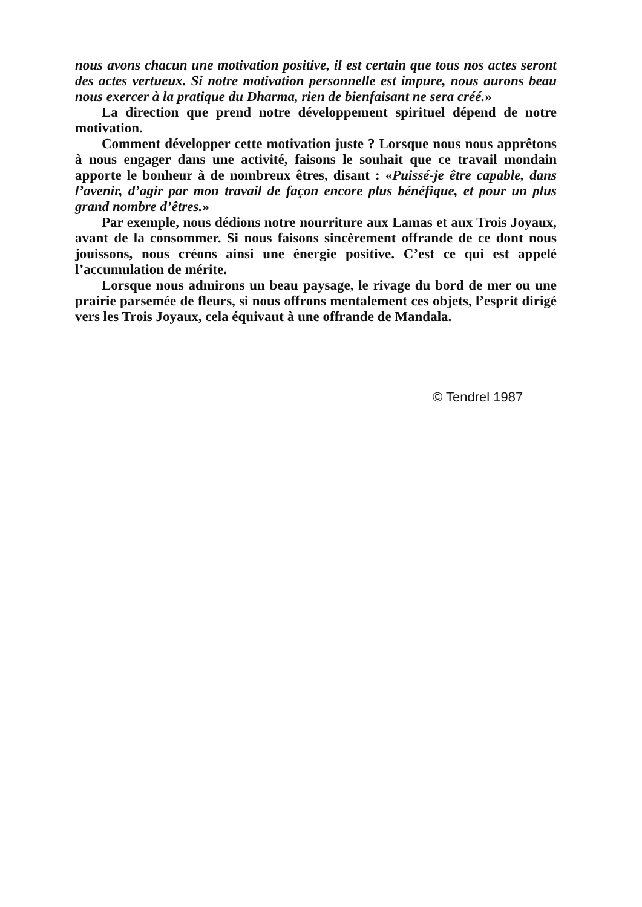nous avons chacun une motivation positive, il est certain que tous nos actes seront des actes vertueux. Si notre motivation personnelle est impure, nous aurons beau nous exercer à la pratique du Dharma, rien de bienfaisant ne sera créé.»
La direction que prend notre développement spirituel dépend de notre motivation.
Comment développer cette motivation juste ? Lorsque nous nous apprêtons à nous engager dans une activité, faisons le souhait que ce travail mondain apporte le bonheur à de nombreux êtres, disant : «Puissé-je être capable, dans l’avenir, d’agir par mon travail de façon encore plus bénéfique, et pour un plus grand nombre d’êtres.»
Par exemple, nous dédions notre nourriture aux Lamas et aux Trois Joyaux, avant de la consommer. Si nous faisons sincèrement offrande de ce dont nous jouissons, nous créons ainsi une énergie positive. C’est ce qui est appelé l’accumulation de mérite.
Lorsque nous admirons un beau paysage, le rivage du bord de mer ou une prairie parsemée de fleurs, si nous offrons mentalement ces objets, l’esprit dirigé vers les Trois Joyaux, cela équivaut à une offrande de Mandala.
© Tendrel 1987